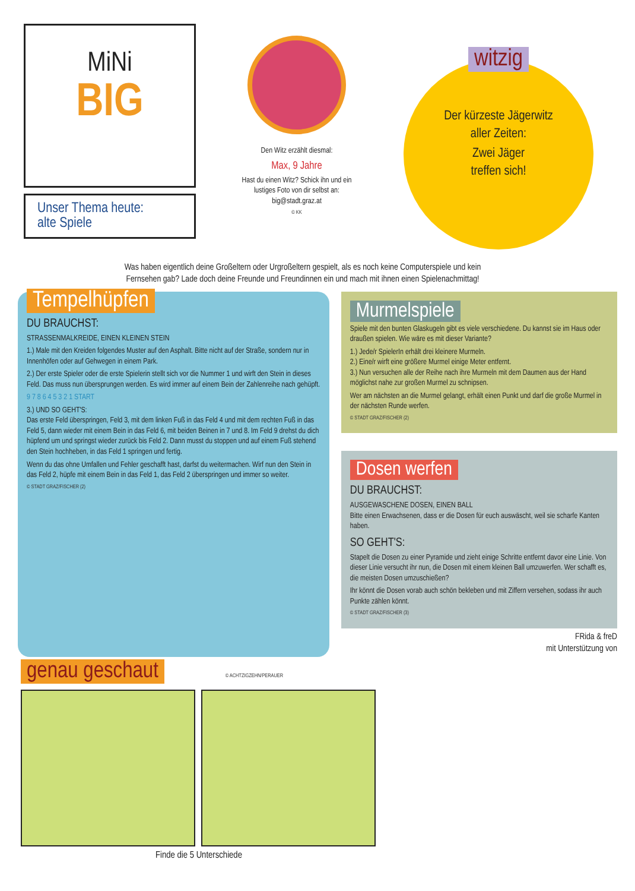MiNi
BIG
Unser Thema heute:
alte Spiele
Den Witz erzählt diesmal:
Max, 9 Jahre
Hast du einen Witz? Schick ihn und ein lustiges Foto von dir selbst an: big@stadt.graz.at
© KK
witzig
Der kürzeste Jägerwitz
aller Zeiten:
Zwei Jäger
treffen sich!
Was haben eigentlich deine Großeltern oder Urgroßeltern gespielt, als es noch keine Computerspiele und kein Fernsehen gab? Lade doch deine Freunde und Freundinnen ein und mach mit ihnen einen Spielenachmittag!
Tempelhüpfen
DU BRAUCHST:
STRASSENMALKREIDE, EINEN KLEINEN STEIN
1.) Male mit den Kreiden folgendes Muster auf den Asphalt. Bitte nicht auf der Straße, sondern nur in Innenhöfen oder auf Gehwegen in einem Park.
2.) Der erste Spieler oder die erste Spielerin stellt sich vor die Nummer 1 und wirft den Stein in dieses Feld. Das muss nun übersprungen werden. Es wird immer auf einem Bein der Zahlenreihe nach gehüpft.
9 7 8 6 4 5 3 2 1 START
3.) UND SO GEHT'S:
Das erste Feld überspringen, Feld 3, mit dem linken Fuß in das Feld 4 und mit dem rechten Fuß in das Feld 5, dann wieder mit einem Bein in das Feld 6, mit beiden Beinen in 7 und 8. Im Feld 9 drehst du dich hüpfend um und springst wieder zurück bis Feld 2. Dann musst du stoppen und auf einem Fuß stehend den Stein hochheben, in das Feld 1 springen und fertig.
Wenn du das ohne Umfallen und Fehler geschafft hast, darfst du weitermachen. Wirf nun den Stein in das Feld 2, hüpfe mit einem Bein in das Feld 1, das Feld 2 überspringen und immer so weiter.
© STADT GRAZ/FISCHER (2)
Murmelspiele
Spiele mit den bunten Glaskugeln gibt es viele verschiedene. Du kannst sie im Haus oder draußen spielen. Wie wäre es mit dieser Variante?
1.) Jede/r SpielerIn erhält drei kleinere Murmeln.
2.) Eine/r wirft eine größere Murmel einige Meter entfernt.
3.) Nun versuchen alle der Reihe nach ihre Murmeln mit dem Daumen aus der Hand möglichst nahe zur großen Murmel zu schnipsen.
Wer am nächsten an die Murmel gelangt, erhält einen Punkt und darf die große Murmel in der nächsten Runde werfen.
© STADT GRAZ/FISCHER (2)
Dosen werfen
DU BRAUCHST:
AUSGEWASCHENE DOSEN, EINEN BALL
Bitte einen Erwachsenen, dass er die Dosen für euch auswäscht, weil sie scharfe Kanten haben.
SO GEHT'S:
Stapelt die Dosen zu einer Pyramide und zieht einige Schritte entfernt davor eine Linie. Von dieser Linie versucht ihr nun, die Dosen mit einem kleinen Ball umzuwerfen. Wer schafft es, die meisten Dosen umzuschießen?
Ihr könnt die Dosen vorab auch schön bekleben und mit Ziffern versehen, sodass ihr auch Punkte zählen könnt.
© STADT GRAZ/FISCHER (3)
FRida & freD
mit Unterstützung von
genau geschaut
© ACHTZIGZEHN/PERAUER
Finde die 5 Unterschiede